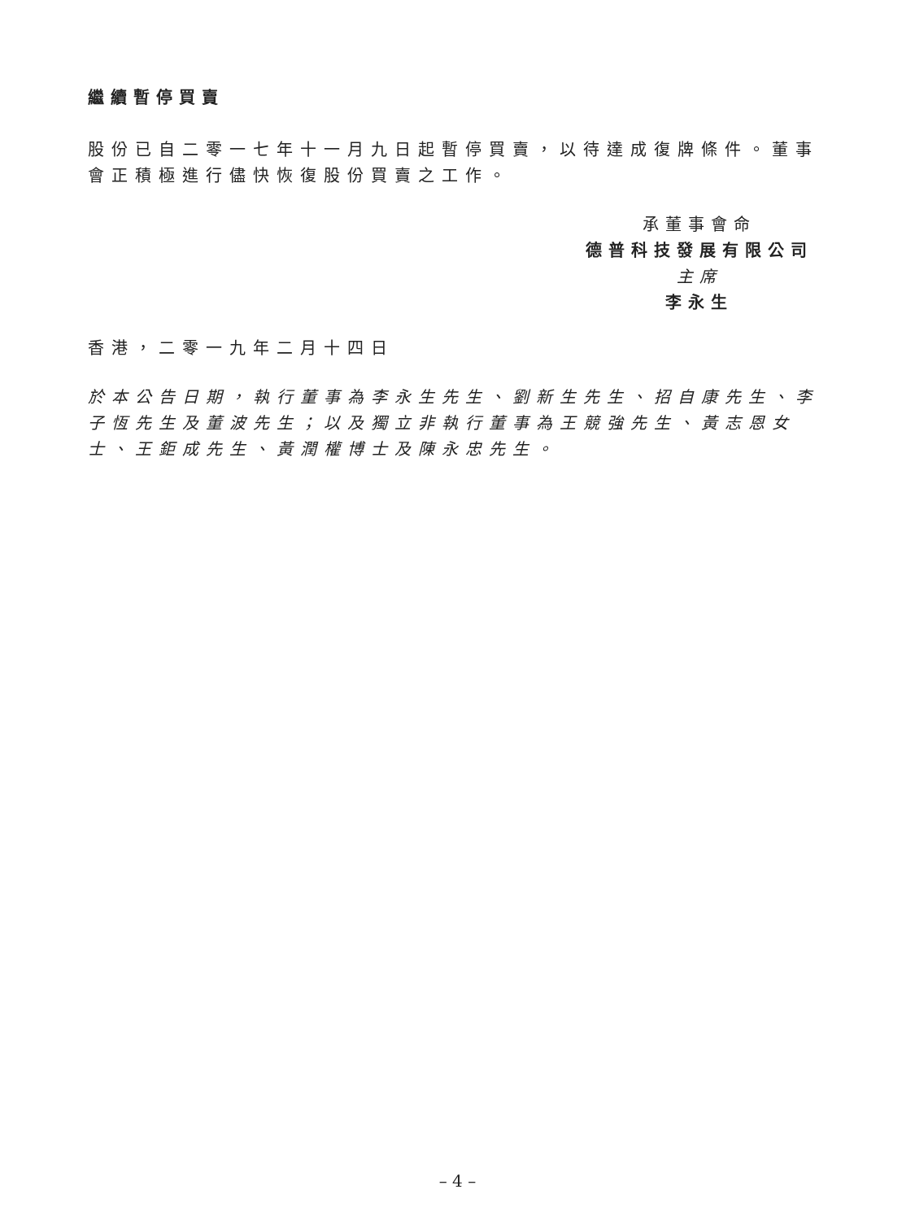繼續暫停買賣
股份已自二零一七年十一月九日起暫停買賣，以待達成復牌條件。董事會正積極進行儘快恢復股份買賣之工作。
承董事會命
德普科技發展有限公司
主席
李永生
香港，二零一九年二月十四日
於本公告日期，執行董事為李永生先生、劉新生先生、招自康先生、李子恆先生及董波先生；以及獨立非執行董事為王競強先生、黃志恩女士、王鉅成先生、黃潤權博士及陳永忠先生。
– 4 –